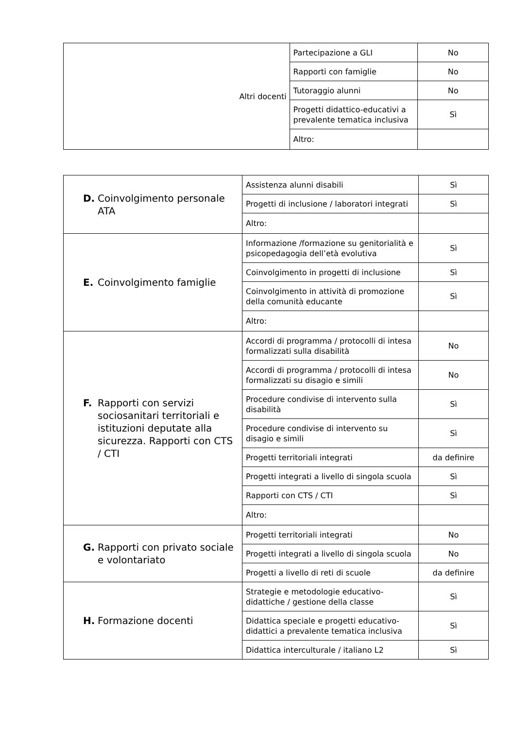| Altri docenti | Partecipazione a GLI | No |
| | Rapporti con famiglie | No |
| | Tutoraggio alunni | No |
| | Progetti didattico-educativi a prevalente tematica inclusiva | Sì |
| | Altro: | |
| D. Coinvolgimento personale ATA | Assistenza alunni disabili | Sì |
| | Progetti di inclusione / laboratori integrati | Sì |
| | Altro: | |
| E. Coinvolgimento famiglie | Informazione /formazione su genitorialità e psicopedagogia dell’età evolutiva | Sì |
| | Coinvolgimento in progetti di inclusione | Sì |
| | Coinvolgimento in attività di promozione della comunità educante | Sì |
| | Altro: | |
| F. Rapporti con servizi sociosanitari territoriali e istituzioni deputate alla sicurezza. Rapporti con CTS / CTI | Accordi di programma / protocolli di intesa formalizzati sulla disabilità | No |
| | Accordi di programma / protocolli di intesa formalizzati su disagio e simili | No |
| | Procedure condivise di intervento sulla disabilità | Sì |
| | Procedure condivise di intervento su disagio e simili | Sì |
| | Progetti territoriali integrati | da definire |
| | Progetti integrati a livello di singola scuola | Sì |
| | Rapporti con CTS / CTI | Sì |
| | Altro: | |
| G. Rapporti con privato sociale e volontariato | Progetti territoriali integrati | No |
| | Progetti integrati a livello di singola scuola | No |
| | Progetti a livello di reti di scuole | da definire |
| H. Formazione docenti | Strategie e metodologie educativo-didattiche / gestione della classe | Sì |
| | Didattica speciale e progetti educativo-didattici a prevalente tematica inclusiva | Sì |
| | Didattica interculturale / italiano L2 | Sì |